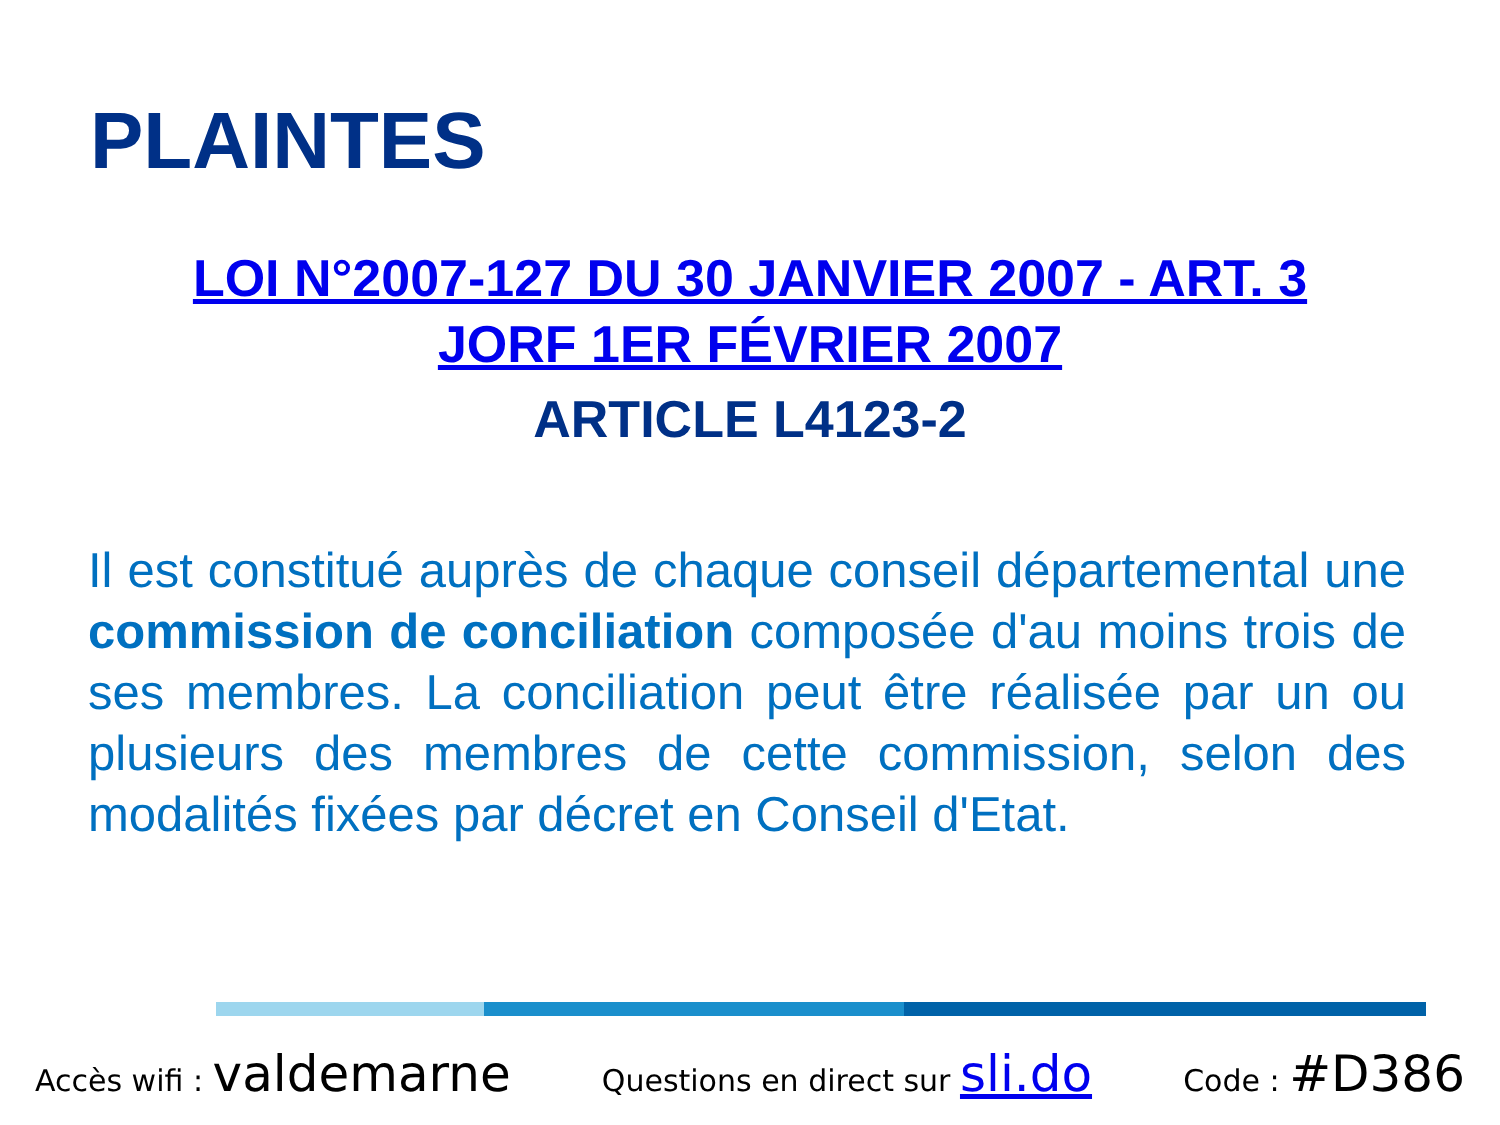PLAINTES
LOI N°2007-127 DU 30 JANVIER 2007 - ART. 3
JORF 1ER FÉVRIER 2007
ARTICLE L4123-2
Il est constitué auprès de chaque conseil départemental une commission de conciliation composée d'au moins trois de ses membres. La conciliation peut être réalisée par un ou plusieurs des membres de cette commission, selon des modalités fixées par décret en Conseil d'Etat.
Accès wifi : valdemarne Questions en direct sur sli.do Code : #D386